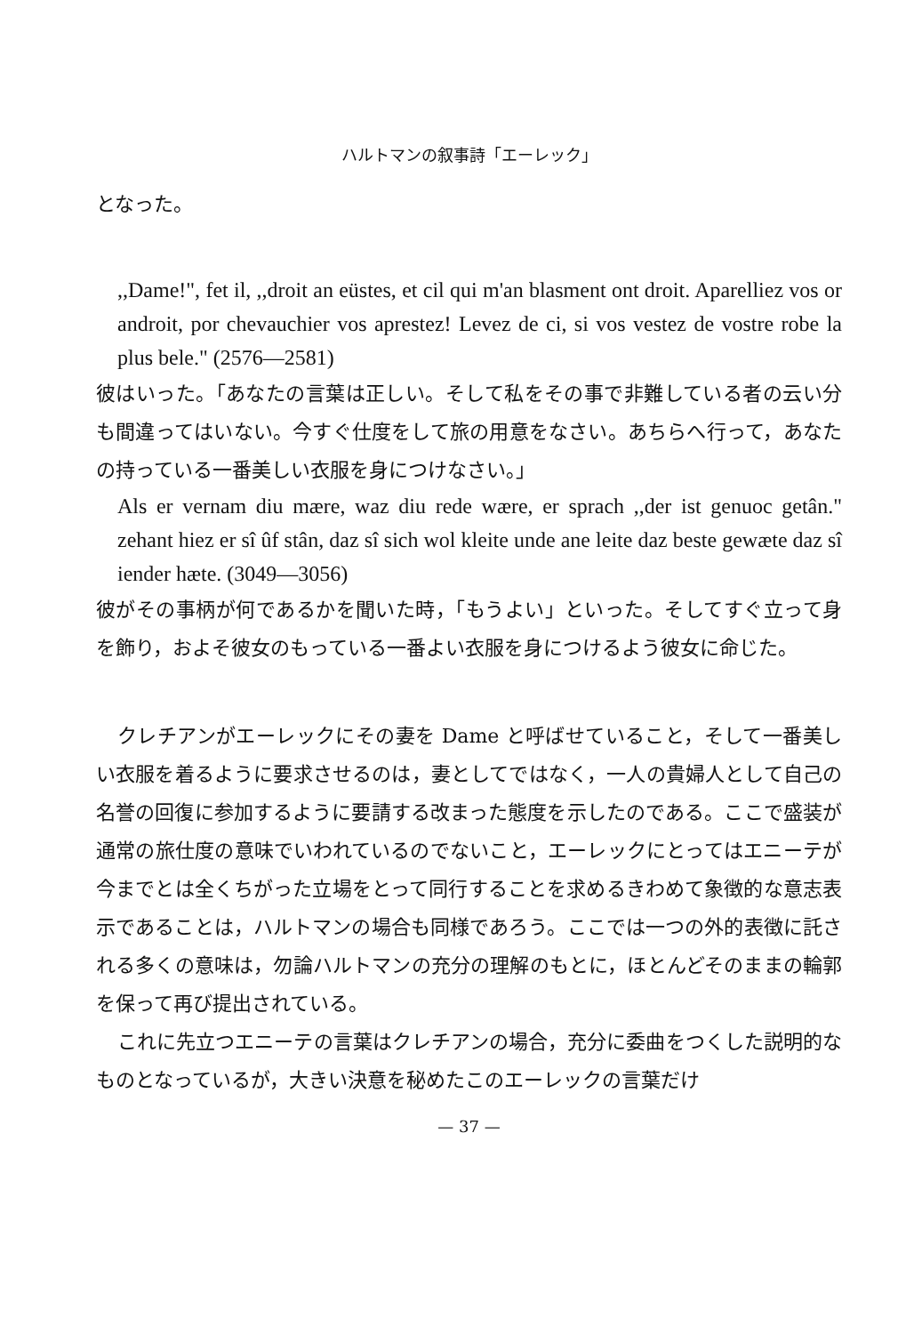ハルトマンの叙事詩「エーレック」
となった。
,,Dame!", fet il, ,,droit an eüstes, et cil qui m'an blasment ont droit. Aparelliez vos or androit, por chevauchier vos aprestez! Levez de ci, si vos vestez de vostre robe la plus bele." (2576—2581)
彼はいった。「あなたの言葉は正しい。そして私をその事で非難している者の云い分も間違ってはいない。今すぐ仕度をして旅の用意をなさい。あちらへ行って，あなたの持っている一番美しい衣服を身につけなさい。」
Als er vernam diu mære, waz diu rede wære, er sprach ,,der ist genuoc getân." zehant hiez er sî ûf stân, daz sî sich wol kleite unde ane leite daz beste gewæte daz sî iender hæte. (3049—3056)
彼がその事柄が何であるかを聞いた時，「もうよい」といった。そしてすぐ立って身を飾り，およそ彼女のもっている一番よい衣服を身につけるよう彼女に命じた。
クレチアンがエーレックにその妻を Dame と呼ばせていること，そして一番美しい衣服を着るように要求させるのは，妻としてではなく，一人の貴婦人として自己の名誉の回復に参加するように要請する改まった態度を示したのである。ここで盛装が通常の旅仕度の意味でいわれているのでないこと，エーレックにとってはエニーテが今までとは全くちがった立場をとって同行することを求めるきわめて象徴的な意志表示であることは，ハルトマンの場合も同様であろう。ここでは一つの外的表徴に託される多くの意味は，勿論ハルトマンの充分の理解のもとに，ほとんどそのままの輪郭を保って再び提出されている。
これに先立つエニーテの言葉はクレチアンの場合，充分に委曲をつくした説明的なものとなっているが，大きい決意を秘めたこのエーレックの言葉だけ
— 37 —